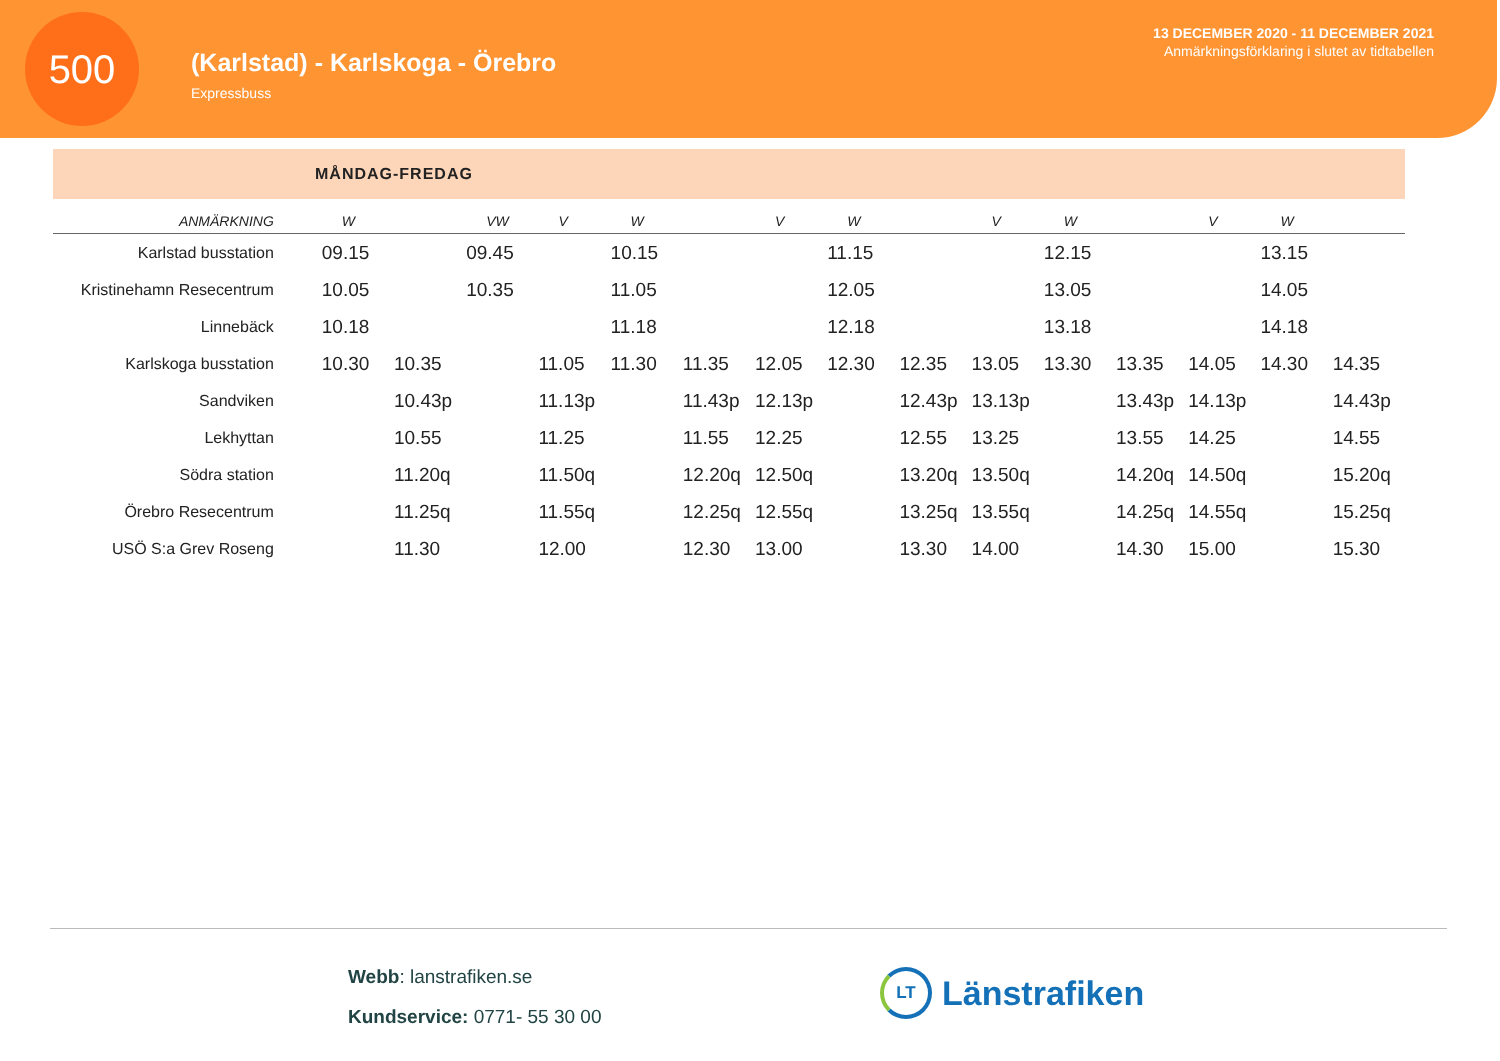500
(Karlstad) - Karlskoga - Örebro
Expressbuss
13 DECEMBER 2020 - 11 DECEMBER 2021
Anmärkningsförklaring i slutet av tidtabellen
MÅNDAG-FREDAG
| ANMÄRKNING | W | | VW | V | W | | V | W | | V | W | | V | W | |
| --- | --- | --- | --- | --- | --- | --- | --- | --- | --- | --- | --- | --- | --- | --- | --- |
| Karlstad busstation | 09.15 | | 09.45 | | 10.15 | | | 11.15 | | | 12.15 | | | 13.15 | |
| Kristinehamn Resecentrum | 10.05 | | 10.35 | | 11.05 | | | 12.05 | | | 13.05 | | | 14.05 | |
| Linnebäck | 10.18 | | | | 11.18 | | | 12.18 | | | 13.18 | | | 14.18 | |
| Karlskoga busstation | 10.30 | 10.35 | | 11.05 | 11.30 | 11.35 | 12.05 | 12.30 | 12.35 | 13.05 | 13.30 | 13.35 | 14.05 | 14.30 | 14.35 |
| Sandviken | | 10.43p | | 11.13p | | 11.43p | 12.13p | | 12.43p | 13.13p | | 13.43p | 14.13p | | 14.43p |
| Lekhyttan | | 10.55 | | 11.25 | | 11.55 | 12.25 | | 12.55 | 13.25 | | 13.55 | 14.25 | | 14.55 |
| Södra station | | 11.20q | | 11.50q | | 12.20q | 12.50q | | 13.20q | 13.50q | | 14.20q | 14.50q | | 15.20q |
| Örebro Resecentrum | | 11.25q | | 11.55q | | 12.25q | 12.55q | | 13.25q | 13.55q | | 14.25q | 14.55q | | 15.25q |
| USÖ S:a Grev Roseng | | 11.30 | | 12.00 | | 12.30 | 13.00 | | 13.30 | 14.00 | | 14.30 | 15.00 | | 15.30 |
Webb: lanstrafiken.se
Kundservice: 0771- 55 30 00
LT
Länstrafiken